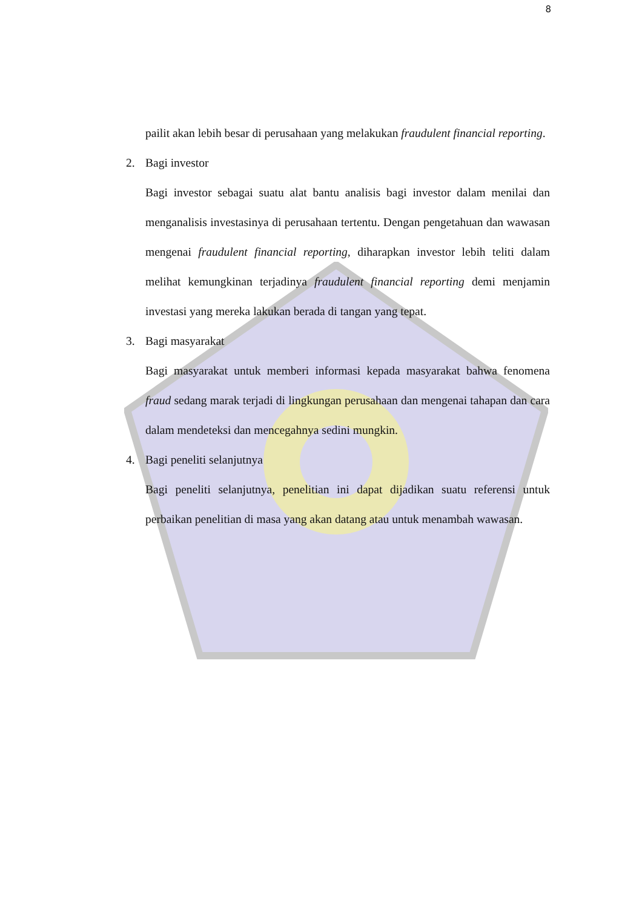8
pailit akan lebih besar di perusahaan yang melakukan fraudulent financial reporting.
2. Bagi investor
Bagi investor sebagai suatu alat bantu analisis bagi investor dalam menilai dan menganalisis investasinya di perusahaan tertentu. Dengan pengetahuan dan wawasan mengenai fraudulent financial reporting, diharapkan investor lebih teliti dalam melihat kemungkinan terjadinya fraudulent financial reporting demi menjamin investasi yang mereka lakukan berada di tangan yang tepat.
3. Bagi masyarakat
Bagi masyarakat untuk memberi informasi kepada masyarakat bahwa fenomena fraud sedang marak terjadi di lingkungan perusahaan dan mengenai tahapan dan cara dalam mendeteksi dan mencegahnya sedini mungkin.
4. Bagi peneliti selanjutnya
Bagi peneliti selanjutnya, penelitian ini dapat dijadikan suatu referensi untuk perbaikan penelitian di masa yang akan datang atau untuk menambah wawasan.